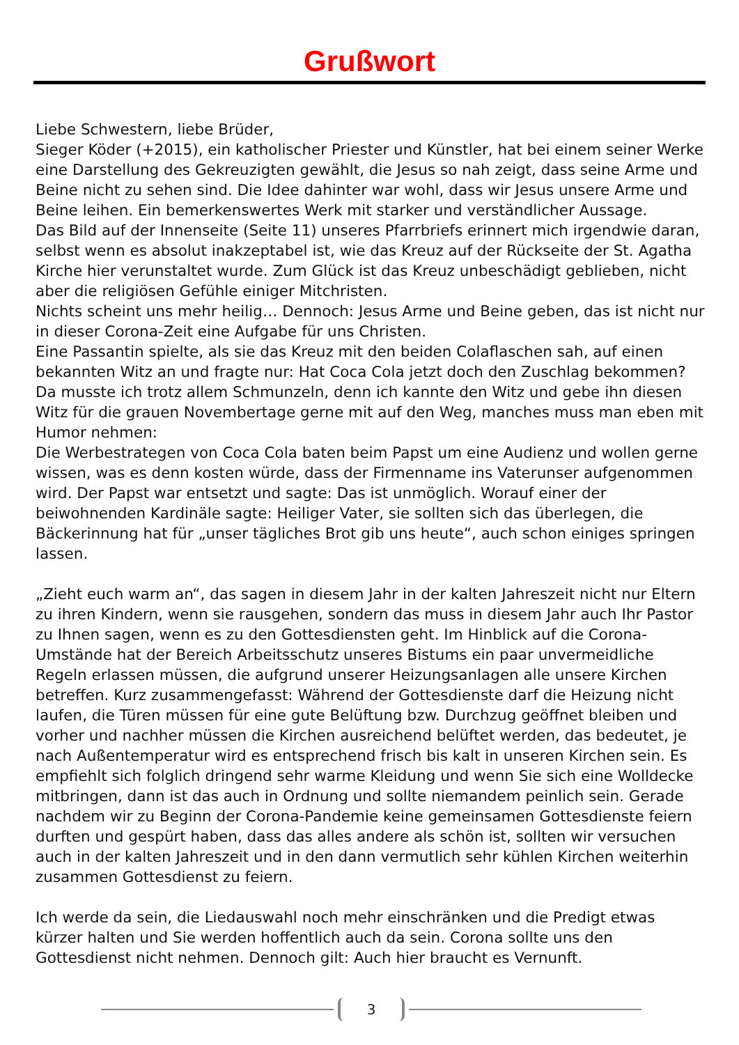Grußwort
Liebe Schwestern, liebe Brüder,
Sieger Köder (+2015), ein katholischer Priester und Künstler, hat bei einem seiner Werke eine Darstellung des Gekreuzigten gewählt, die Jesus so nah zeigt, dass seine Arme und Beine nicht zu sehen sind. Die Idee dahinter war wohl, dass wir Jesus unsere Arme und Beine leihen. Ein bemerkenswertes Werk mit starker und verständlicher Aussage.
Das Bild auf der Innenseite (Seite 11) unseres Pfarrbriefs erinnert mich irgendwie daran, selbst wenn es absolut inakzeptabel ist, wie das Kreuz auf der Rückseite der St. Agatha Kirche hier verunstaltet wurde. Zum Glück ist das Kreuz unbeschädigt geblieben, nicht aber die religiösen Gefühle einiger Mitchristen.
Nichts scheint uns mehr heilig… Dennoch: Jesus Arme und Beine geben, das ist nicht nur in dieser Corona-Zeit eine Aufgabe für uns Christen.
Eine Passantin spielte, als sie das Kreuz mit den beiden Colaflaschen sah, auf einen bekannten Witz an und fragte nur: Hat Coca Cola jetzt doch den Zuschlag bekommen? Da musste ich trotz allem Schmunzeln, denn ich kannte den Witz und gebe ihn diesen Witz für die grauen Novembertage gerne mit auf den Weg, manches muss man eben mit Humor nehmen:
Die Werbestrategen von Coca Cola baten beim Papst um eine Audienz und wollen gerne wissen, was es denn kosten würde, dass der Firmenname ins Vaterunser aufgenommen wird. Der Papst war entsetzt und sagte: Das ist unmöglich. Worauf einer der beiwohnenden Kardinäle sagte: Heiliger Vater, sie sollten sich das überlegen, die Bäckerinnung hat für „unser tägliches Brot gib uns heute“, auch schon einiges springen lassen.
„Zieht euch warm an“, das sagen in diesem Jahr in der kalten Jahreszeit nicht nur Eltern zu ihren Kindern, wenn sie rausgehen, sondern das muss in diesem Jahr auch Ihr Pastor zu Ihnen sagen, wenn es zu den Gottesdiensten geht. Im Hinblick auf die Corona-Umstände hat der Bereich Arbeitsschutz unseres Bistums ein paar unvermeidliche Regeln erlassen müssen, die aufgrund unserer Heizungsanlagen alle unsere Kirchen betreffen. Kurz zusammengefasst: Während der Gottesdienste darf die Heizung nicht laufen, die Türen müssen für eine gute Belüftung bzw. Durchzug geöffnet bleiben und vorher und nachher müssen die Kirchen ausreichend belüftet werden, das bedeutet, je nach Außentemperatur wird es entsprechend frisch bis kalt in unseren Kirchen sein. Es empfiehlt sich folglich dringend sehr warme Kleidung und wenn Sie sich eine Wolldecke mitbringen, dann ist das auch in Ordnung und sollte niemandem peinlich sein. Gerade nachdem wir zu Beginn der Corona-Pandemie keine gemeinsamen Gottesdienste feiern durften und gespürt haben, dass das alles andere als schön ist, sollten wir versuchen auch in der kalten Jahreszeit und in den dann vermutlich sehr kühlen Kirchen weiterhin zusammen Gottesdienst zu feiern.
Ich werde da sein, die Liedauswahl noch mehr einschränken und die Predigt etwas kürzer halten und Sie werden hoffentlich auch da sein. Corona sollte uns den Gottesdienst nicht nehmen. Dennoch gilt: Auch hier braucht es Vernunft.
3